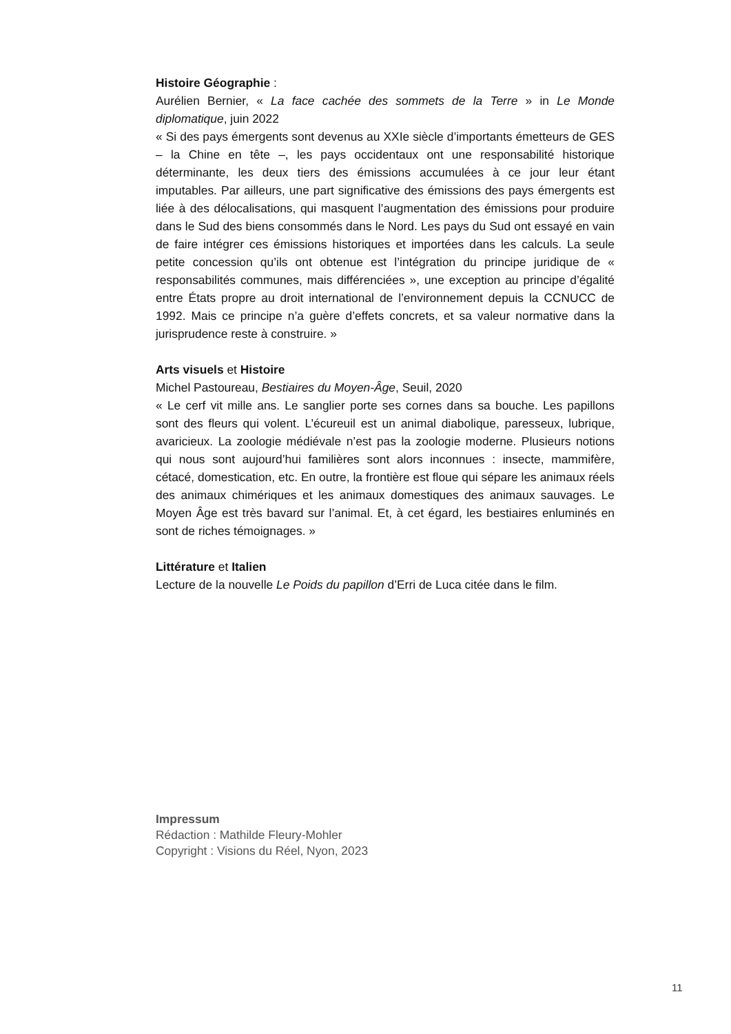Histoire Géographie :
Aurélien Bernier, « La face cachée des sommets de la Terre » in Le Monde diplomatique, juin 2022
« Si des pays émergents sont devenus au XXIe siècle d’importants émetteurs de GES – la Chine en tête –, les pays occidentaux ont une responsabilité historique déterminante, les deux tiers des émissions accumulées à ce jour leur étant imputables. Par ailleurs, une part significative des émissions des pays émergents est liée à des délocalisations, qui masquent l’augmentation des émissions pour produire dans le Sud des biens consommés dans le Nord. Les pays du Sud ont essayé en vain de faire intégrer ces émissions historiques et importées dans les calculs. La seule petite concession qu’ils ont obtenue est l’intégration du principe juridique de « responsabilités communes, mais différenciées », une exception au principe d’égalité entre États propre au droit international de l’environnement depuis la CCNUCC de 1992. Mais ce principe n’a guère d’effets concrets, et sa valeur normative dans la jurisprudence reste à construire. »
Arts visuels et Histoire
Michel Pastoureau, Bestiaires du Moyen-Âge, Seuil, 2020
« Le cerf vit mille ans. Le sanglier porte ses cornes dans sa bouche. Les papillons sont des fleurs qui volent. L’écureuil est un animal diabolique, paresseux, lubrique, avaricieux. La zoologie médiévale n’est pas la zoologie moderne. Plusieurs notions qui nous sont aujourd’hui familières sont alors inconnues : insecte, mammifère, cétacé, domestication, etc. En outre, la frontière est floue qui sépare les animaux réels des animaux chimériques et les animaux domestiques des animaux sauvages. Le Moyen Âge est très bavard sur l’animal. Et, à cet égard, les bestiaires enluminés en sont de riches témoignages. »
Littérature et Italien
Lecture de la nouvelle Le Poids du papillon d’Erri de Luca citée dans le film.
Impressum
Rédaction : Mathilde Fleury-Mohler
Copyright : Visions du Réel, Nyon, 2023
11